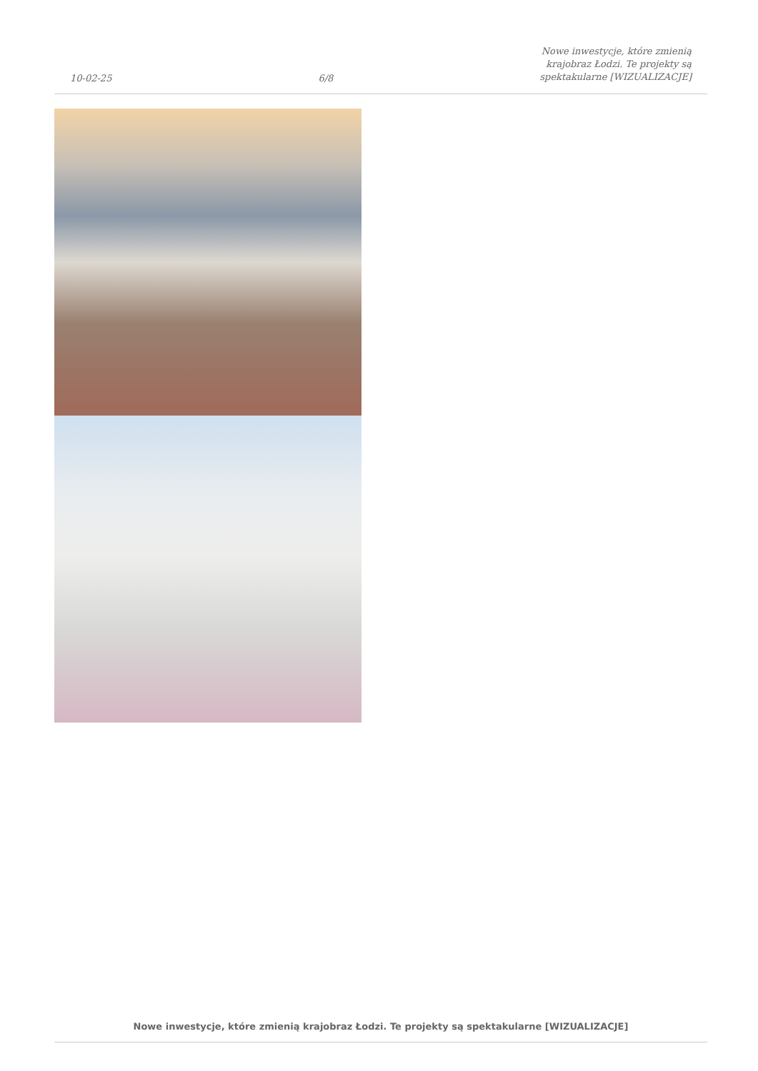10-02-25 6/8 Nowe inwestycje, które zmienią
krajobraz Łodzi. Te projekty są
spektakularne [WIZUALIZACJE]
Nowe inwestycje, które zmienią krajobraz Łodzi. Te projekty są spektakularne [WIZUALIZACJE]